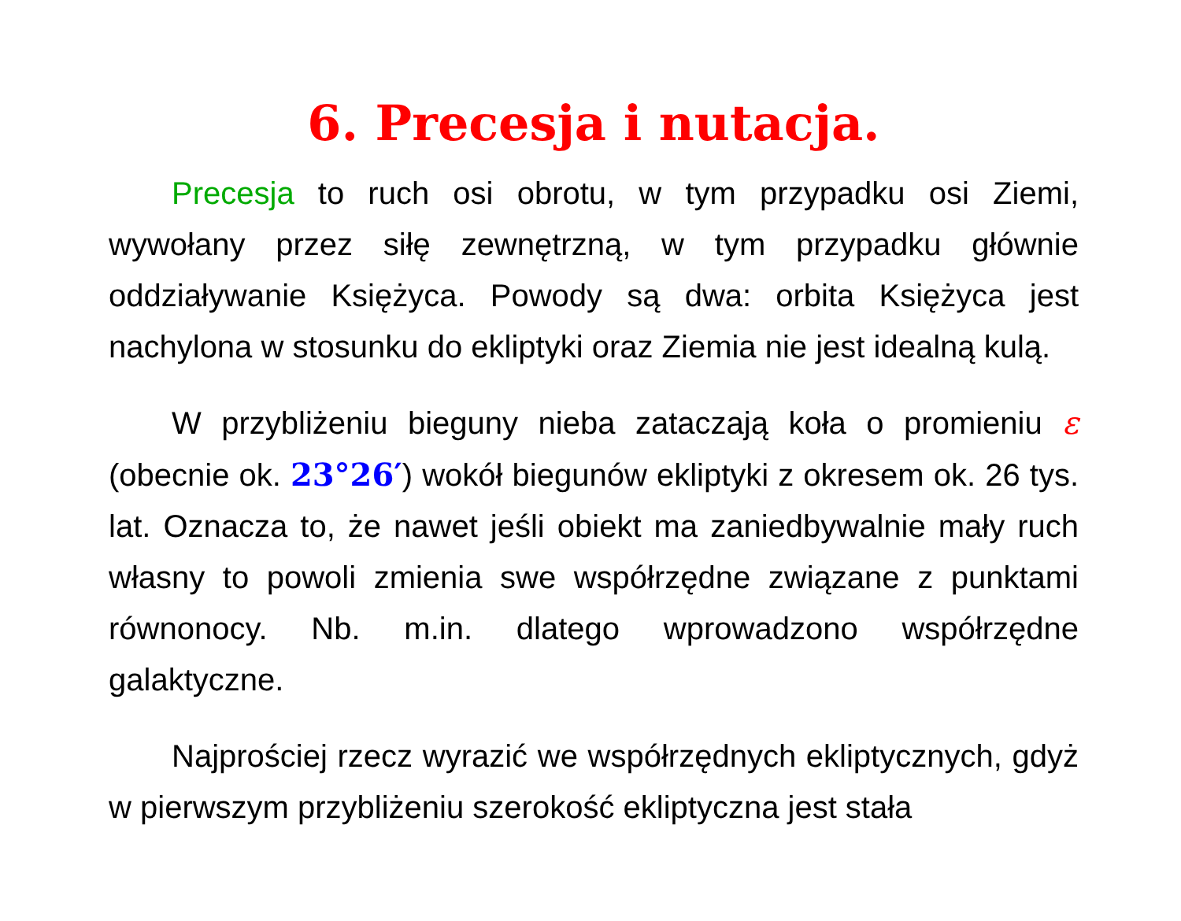6. Precesja i nutacja.
Precesja to ruch osi obrotu, w tym przypadku osi Ziemi, wywołany przez siłę zewnętrzną, w tym przypadku głównie oddziaływanie Księżyca. Powody są dwa: orbita Księżyca jest nachylona w stosunku do ekliptyki oraz Ziemia nie jest idealną kulą.
W przybliżeniu bieguny nieba zataczają koła o promieniu ε (obecnie ok. 23°26′) wokół biegunów ekliptyki z okresem ok. 26 tys. lat. Oznacza to, że nawet jeśli obiekt ma zaniedbywalnie mały ruch własny to powoli zmienia swe współrzędne związane z punktami równonocy. Nb. m.in. dlatego wprowadzono współrzędne galaktyczne.
Najprościej rzecz wyrazić we współrzędnych ekliptycznych, gdyż w pierwszym przybliżeniu szerokość ekliptyczna jest stała